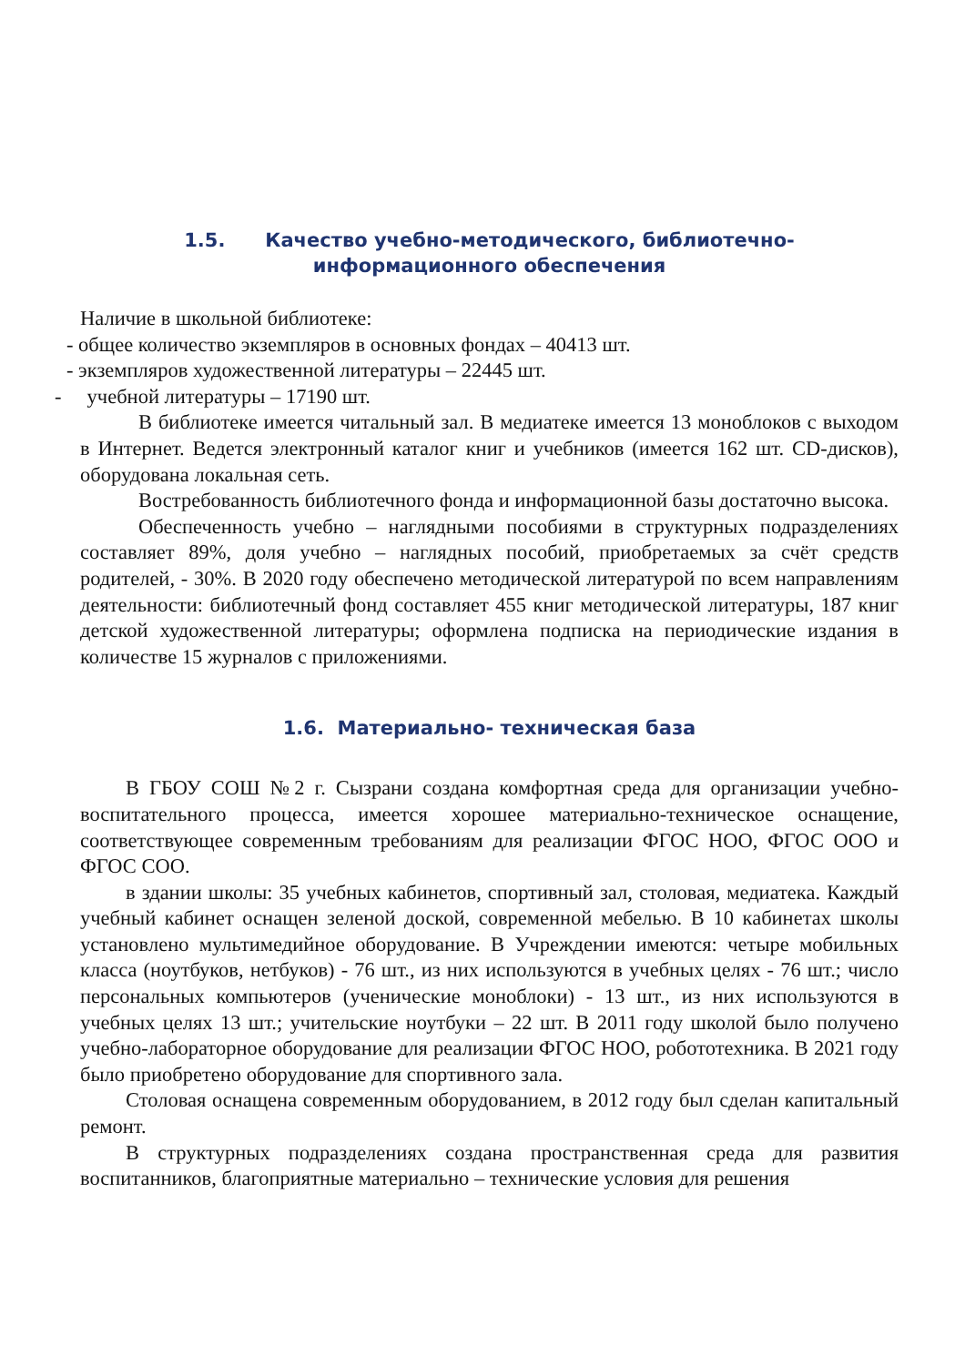1.5. Качество учебно-методического, библиотечно-
информационного обеспечения
Наличие в школьной библиотеке:
- общее количество экземпляров в основных фондах – 40413 шт.
- экземпляров художественной литературы – 22445 шт.
- учебной литературы – 17190 шт.
В библиотеке имеется читальный зал. В медиатеке имеется 13 моноблоков с выходом в Интернет. Ведется электронный каталог книг и учебников (имеется 162 шт. CD-дисков), оборудована локальная сеть.
Востребованность библиотечного фонда и информационной базы достаточно высока.
Обеспеченность учебно – наглядными пособиями в структурных подразделениях составляет 89%, доля учебно – наглядных пособий, приобретаемых за счёт средств родителей, - 30%. В 2020 году обеспечено методической литературой по всем направлениям деятельности: библиотечный фонд составляет 455 книг методической литературы, 187 книг детской художественной литературы; оформлена подписка на периодические издания в количестве 15 журналов с приложениями.
1.6. Материально- техническая база
В ГБОУ СОШ №2 г. Сызрани создана комфортная среда для организации учебно- воспитательного процесса, имеется хорошее материально-техническое оснащение, соответствующее современным требованиям для реализации ФГОС НОО, ФГОС ООО и ФГОС СОО.
в здании школы: 35 учебных кабинетов, спортивный зал, столовая, медиатека. Каждый учебный кабинет оснащен зеленой доской, современной мебелью. В 10 кабинетах школы установлено мультимедийное оборудование. В Учреждении имеются: четыре мобильных класса (ноутбуков, нетбуков) - 76 шт., из них используются в учебных целях - 76 шт.; число персональных компьютеров (ученические моноблоки) - 13 шт., из них используются в учебных целях 13 шт.; учительские ноутбуки – 22 шт. В 2011 году школой было получено учебно-лабораторное оборудование для реализации ФГОС НОО, робототехника. В 2021 году было приобретено оборудование для спортивного зала.
Столовая оснащена современным оборудованием, в 2012 году был сделан капитальный ремонт.
В структурных подразделениях создана пространственная среда для развития воспитанников, благоприятные материально – технические условия для решения